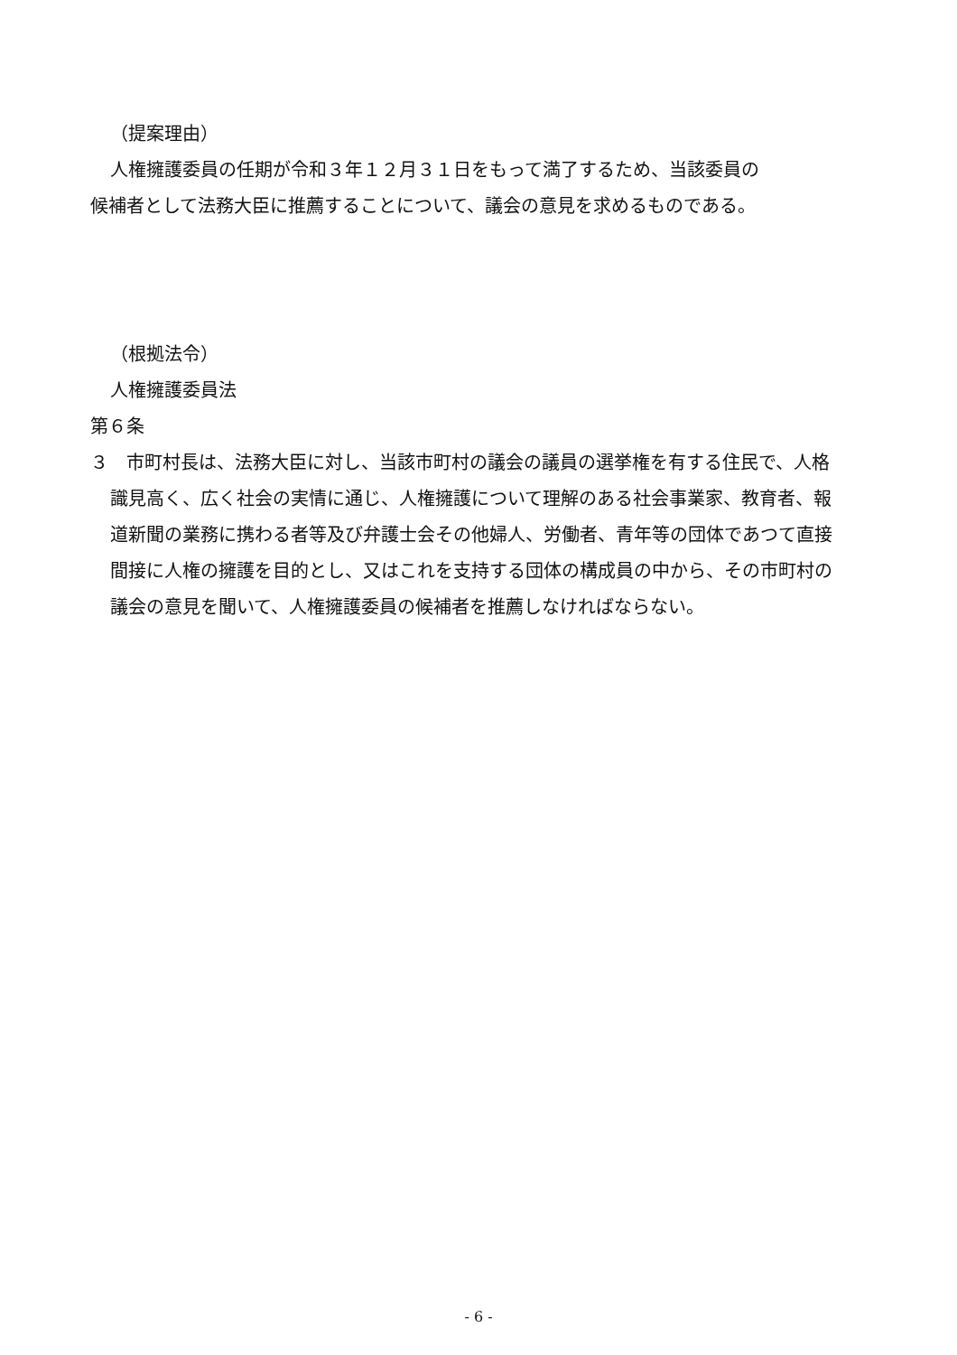（提案理由）
人権擁護委員の任期が令和３年１２月３１日をもって満了するため、当該委員の
候補者として法務大臣に推薦することについて、議会の意見を求めるものである。
（根拠法令）
人権擁護委員法
第６条
３　市町村長は、法務大臣に対し、当該市町村の議会の議員の選挙権を有する住民で、人格識見高く、広く社会の実情に通じ、人権擁護について理解のある社会事業家、教育者、報道新聞の業務に携わる者等及び弁護士会その他婦人、労働者、青年等の団体であつて直接間接に人権の擁護を目的とし、又はこれを支持する団体の構成員の中から、その市町村の議会の意見を聞いて、人権擁護委員の候補者を推薦しなければならない。
- 6 -